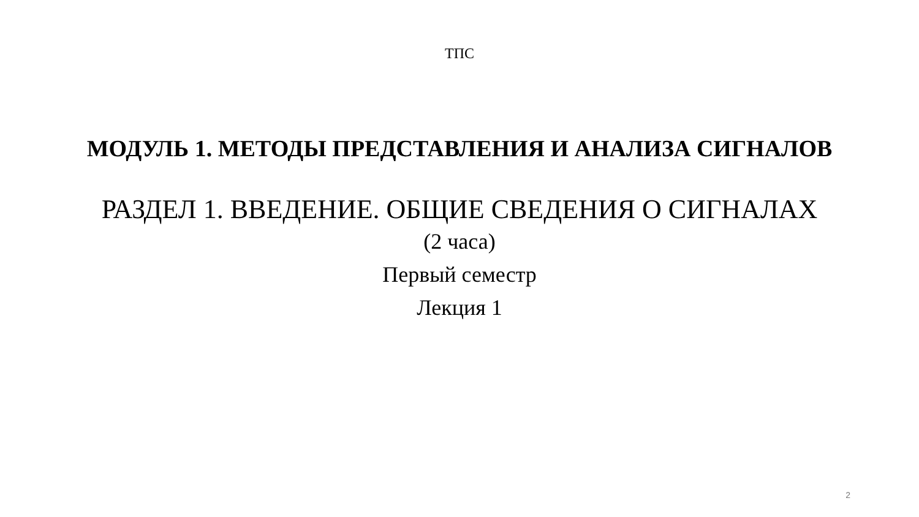ТПС
МОДУЛЬ 1. МЕТОДЫ ПРЕДСТАВЛЕНИЯ И АНАЛИЗА СИГНАЛОВ
РАЗДЕЛ 1. ВВЕДЕНИЕ. ОБЩИЕ СВЕДЕНИЯ О СИГНАЛАХ
(2 часа)
Первый семестр
Лекция 1
2